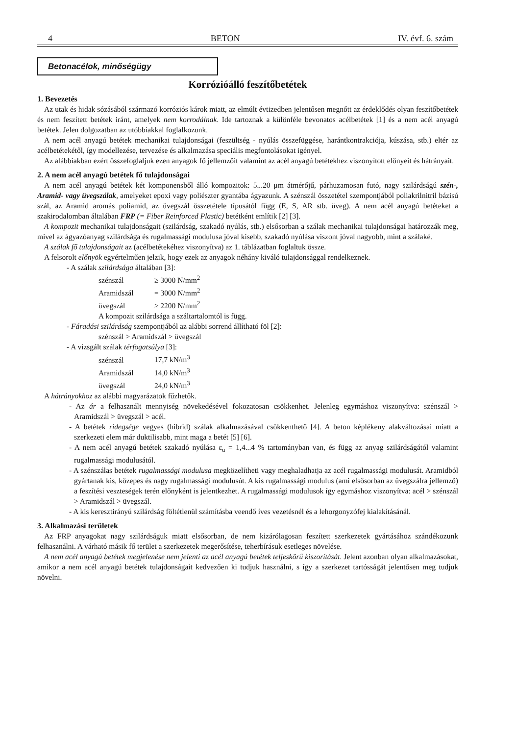4 BETON IV. évf. 6. szám
Betonacélok, minőségügy
Korrózióálló feszítőbetétek
1. Bevezetés
Az utak és hidak sózásából származó korróziós károk miatt, az elmúlt évtizedben jelentősen megnőtt az érdeklődés olyan feszítőbetétek és nem feszített betétek iránt, amelyek nem korrodálnak. Ide tartoznak a különféle bevonatos acélbetétek [1] és a nem acél anyagú betétek. Jelen dolgozatban az utóbbiakkal foglalkozunk.
A nem acél anyagú betétek mechanikai tulajdonságai (feszültség - nyúlás összefüggése, harántkontrakciója, kúszása, stb.) eltér az acélbetétekétől, így modellezése, tervezése és alkalmazása speciális megfontolásokat igényel.
Az alábbiakban ezért összefoglaljuk ezen anyagok fő jellemzőit valamint az acél anyagú betétekhez viszonyított előnyeit és hátrányait.
2. A nem acél anyagú betétek fő tulajdonságai
A nem acél anyagú betétek két komponensből álló kompozitok: 5...20 μm átmérőjű, párhuzamosan futó, nagy szilárdságú szén-, Aramid- vagy üvegszálak, amelyeket epoxi vagy poliészter gyantába ágyazunk. A szénszál összetétel szempontjából poliakrilnitril bázisú szál, az Aramid aromás poliamid, az üvegszál összetétele típusától függ (E, S, AR stb. üveg). A nem acél anyagú betéteket a szakirodalomban általában FRP (= Fiber Reinforced Plastic) betétként említik [2] [3].
A kompozit mechanikai tulajdonságait (szilárdság, szakadó nyúlás, stb.) elsősorban a szálak mechanikai tulajdonságai határozzák meg, mivel az ágyazóanyag szilárdsága és rugalmassági modulusa jóval kisebb, szakadó nyúlása viszont jóval nagyobb, mint a szálaké.
A szálak fő tulajdonságait az (acélbetétekéhez viszonyítva) az 1. táblázatban foglaltuk össze.
A felsorolt előnyök egyértelműen jelzik, hogy ezek az anyagok néhány kiváló tulajdonsággal rendelkeznek.
- A szálak szilárdsága általában [3]:
szénszál ≥ 3000 N/mm<sup>2</sup>
Aramidszál = 3000 N/mm<sup>2</sup>
üvegszál ≥ 2200 N/mm<sup>2</sup>
A kompozit szilárdsága a száltartalomtól is függ.
- Fáradási szilárdság szempontjából az alábbi sorrend állítható föl [2]:
szénszál > Aramidszál > üvegszál
- A vizsgált szálak térfogatsúlya [3]:
szénszál 17,7 kN/m<sup>3</sup>
Aramidszál 14,0 kN/m<sup>3</sup>
üvegszál 24,0 kN/m<sup>3</sup>
A hátrányokhoz az alábbi magyarázatok fűzhetők.
- Az ár a felhasznált mennyiség növekedésével fokozatosan csökkenhet. Jelenleg egymáshoz viszonyítva: szénszál > Aramidszál > üvegszál > acél.
- A betétek ridegsége vegyes (hibrid) szálak alkalmazásával csökkenthető [4]. A beton képlékeny alakváltozásai miatt a szerkezeti elem már duktilisabb, mint maga a betét [5] [6].
- A nem acél anyagú betétek szakadó nyúlása ε<sub>u</sub> = 1,4...4 % tartományban van, és függ az anyag szilárdságától valamint rugalmassági modulusától.
- A szénszálas betétek rugalmassági modulusa megközelítheti vagy meghaladhatja az acél rugalmassági modulusát. Aramidból gyártanak kis, közepes és nagy rugalmassági modulusút. A kis rugalmassági modulus (ami elsősorban az üvegszálra jellemző) a feszítési veszteségek terén előnyként is jelentkezhet. A rugalmassági modulusok így egymáshoz viszonyítva: acél > szénszál > Aramidszál > üvegszál.
- A kis keresztirányú szilárdság föltétlenül számításba veendő íves vezetésnél és a lehorgonyzófej kialakításánál.
3. Alkalmazási területek
Az FRP anyagokat nagy szilárdságuk miatt elsősorban, de nem kizárólagosan feszített szerkezetek gyártásához szándékozunk felhasználni. A várható másik fő terület a szerkezetek megerősítése, teherbírásuk esetleges növelése.
A nem acél anyagú betétek megjelenése nem jelenti az acél anyagú betétek teljeskörű kiszorítását. Jelent azonban olyan alkalmazásokat, amikor a nem acél anyagú betétek tulajdonságait kedvezően ki tudjuk használni, s így a szerkezet tartósságát jelentősen meg tudjuk növelni.